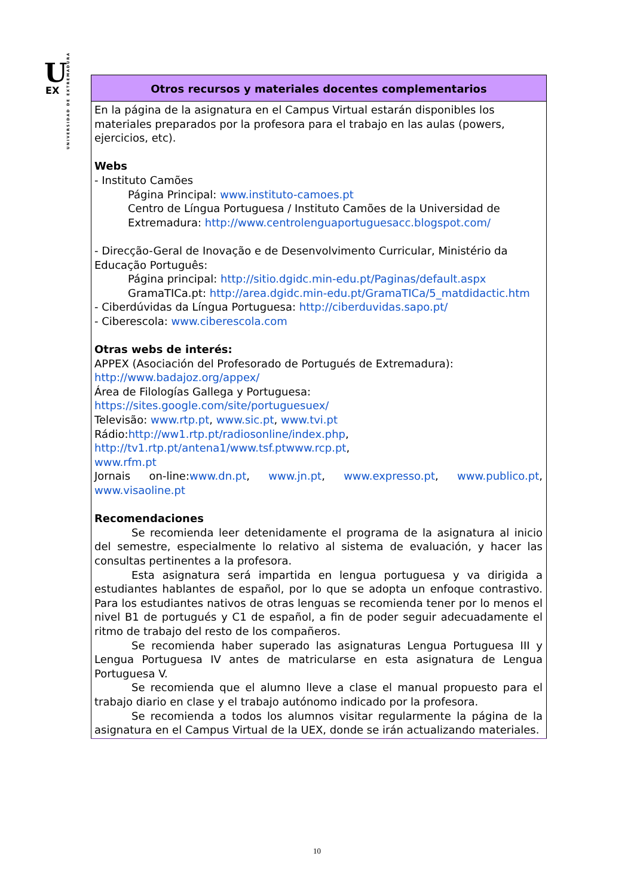U
EX
UNIVERSIDAD DE EXTREMADURA
| Otros recursos y materiales docentes complementarios |
| --- |
| En la página de la asignatura en el Campus Virtual estarán disponibles los materiales preparados por la profesora para el trabajo en las aulas (powers, ejercicios, etc). Webs - Instituto Camões Página Principal: www.instituto-camoes.pt Centro de Língua Portuguesa / Instituto Camões de la Universidad de Extremadura: http://www.centrolenguaportuguesacc.blogspot.com/ - Direcção-Geral de Inovação e de Desenvolvimento Curricular, Ministério da Educação Português: Página principal: http://sitio.dgidc.min-edu.pt/Paginas/default.aspx GramaTICa.pt: http://area.dgidc.min-edu.pt/GramaTICa/5_matdidactic.htm - Ciberdúvidas da Língua Portuguesa: http://ciberduvidas.sapo.pt/ - Ciberescola: www.ciberescola.com Otras webs de interés: APPEX (Asociación del Profesorado de Portugués de Extremadura): http://www.badajoz.org/appex/ Área de Filologías Gallega y Portuguesa: https://sites.google.com/site/portuguesuex/ Televisão: www.rtp.pt , www.sic.pt , www.tvi.pt Rádio: http://ww1.rtp.pt/radiosonline/index.php , http://tv1.rtp.pt/antena1/www.tsf.ptwww.rcp.pt , www.rfm.pt Jornais on-line: www.dn.pt , www.jn.pt , www.expresso.pt , www.publico.pt , www.visaoline.pt Recomendaciones Se recomienda leer detenidamente el programa de la asignatura al inicio del semestre, especialmente lo relativo al sistema de evaluación, y hacer las consultas pertinentes a la profesora. Esta asignatura será impartida en lengua portuguesa y va dirigida a estudiantes hablantes de español, por lo que se adopta un enfoque contrastivo. Para los estudiantes nativos de otras lenguas se recomienda tener por lo menos el nivel B1 de portugués y C1 de español, a fin de poder seguir adecuadamente el ritmo de trabajo del resto de los compañeros. Se recomienda haber superado las asignaturas Lengua Portuguesa III y Lengua Portuguesa IV antes de matricularse en esta asignatura de Lengua Portuguesa V. Se recomienda que el alumno lleve a clase el manual propuesto para el trabajo diario en clase y el trabajo autónomo indicado por la profesora. Se recomienda a todos los alumnos visitar regularmente la página de la asignatura en el Campus Virtual de la UEX, donde se irán actualizando materiales. |
10